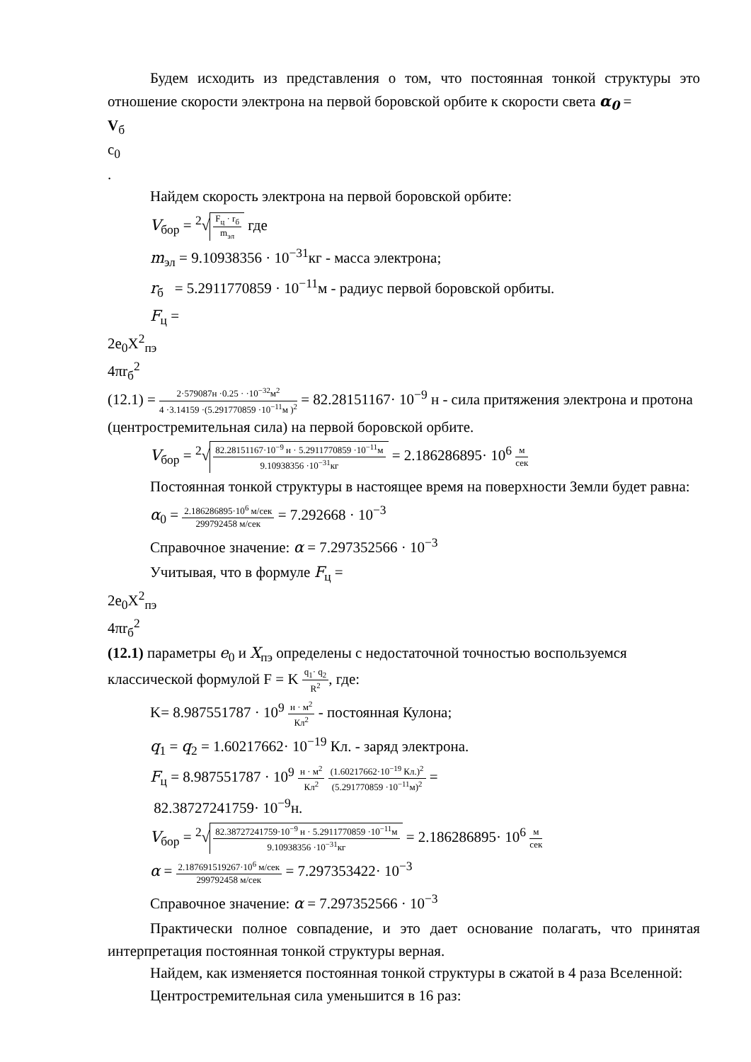Будем исходить из представления о том, что постоянная тонкой структуры это отношение скорости электрона на первой боровской орбите к скорости света α<sub>0</sub> =
V<sub>б</sub>
c<sub>0</sub>
.
Найдем скорость электрона на первой боровской орбите:
V<sub>бор</sub> = <sup>2</sup>√
F<sub>ц</sub> · r<sub>б</sub>
m<sub>эл</sub>
где
m<sub>эл</sub> = 9.10938356 · 10<sup>−31</sup>кг - масса электрона;
r<sub>б</sub> = 5.2911770859 · 10<sup>−11</sup>м - радиус первой боровской орбиты.
F<sub>ц</sub> =
2e<sub>0</sub>X<sup>2</sup><sub>пэ</sub>
4πr<sub>б</sub><sup>2</sup>
(12.1) =
2·579087н ·0.25 · ·10<sup>−32</sup>м<sup>2</sup>
4 ·3.14159 ·(5.291770859 ·10<sup>−11</sup>м )<sup>2</sup>
= 82.28151167· 10<sup>−9</sup> н - сила притяжения электрона и протона (центростремительная сила) на первой боровской орбите.
V<sub>бор</sub> = <sup>2</sup>√
82.28151167·10<sup>−9</sup> н · 5.2911770859 ·10<sup>−11</sup>м
9.10938356 ·10<sup>−31</sup>кг
= 2.186286895· 10<sup>6</sup>
м
сек
Постоянная тонкой структуры в настоящее время на поверхности Земли будет равна:
α<sub>0</sub> =
2.186286895·10<sup>6</sup> м/сек
299792458 м/сек
= 7.292668 · 10<sup>−3</sup>
Справочное значение: α = 7.297352566 · 10<sup>−3</sup>
Учитывая, что в формуле F<sub>ц</sub> =
2e<sub>0</sub>X<sup>2</sup><sub>пэ</sub>
4πr<sub>б</sub><sup>2</sup>
(12.1) параметры e<sub>0</sub> и X<sub>пэ</sub> определены с недостаточной точностью воспользуемся классической формулой F = K
q<sub>1</sub>· q<sub>2</sub>
R<sup>2</sup>
, где:
K= 8.987551787 · 10<sup>9</sup>
н · м<sup>2</sup>
Кл<sup>2</sup>
- постоянная Кулона;
q<sub>1</sub> = q<sub>2</sub> = 1.60217662· 10<sup>−19</sup> Кл. - заряд электрона.
F<sub>ц</sub> = 8.987551787 · 10<sup>9</sup>
н · м<sup>2</sup>
Кл<sup>2</sup>
(1.60217662·10<sup>−19</sup> Кл.)<sup>2</sup>
(5.291770859 ·10<sup>−11</sup>м)<sup>2</sup>
=
82.38727241759· 10<sup>−9</sup>н.
V<sub>бор</sub> = <sup>2</sup>√
82.38727241759·10<sup>−9</sup> н · 5.2911770859 ·10<sup>−11</sup>м
9.10938356 ·10<sup>−31</sup>кг
= 2.186286895· 10<sup>6</sup>
м
сек
α =
2.187691519267·10<sup>6</sup> м/сек
299792458 м/сек
= 7.297353422· 10<sup>−3</sup>
Справочное значение: α = 7.297352566 · 10<sup>−3</sup>
Практически полное совпадение, и это дает основание полагать, что принятая интерпретация постоянная тонкой структуры верная.
Найдем, как изменяется постоянная тонкой структуры в сжатой в 4 раза Вселенной:
Центростремительная сила уменьшится в 16 раз: